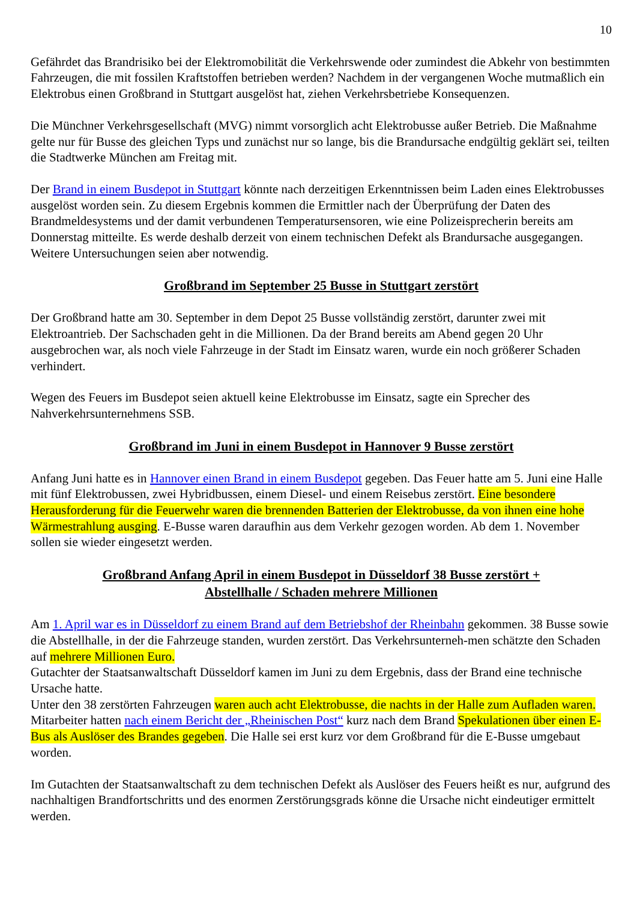10
Gefährdet das Brandrisiko bei der Elektromobilität die Verkehrswende oder zumindest die Abkehr von bestimmten Fahrzeugen, die mit fossilen Kraftstoffen betrieben werden? Nachdem in der vergangenen Woche mutmaßlich ein Elektrobus einen Großbrand in Stuttgart ausgelöst hat, ziehen Verkehrsbetriebe Konsequenzen.
Die Münchner Verkehrsgesellschaft (MVG) nimmt vorsorglich acht Elektrobusse außer Betrieb. Die Maßnahme gelte nur für Busse des gleichen Typs und zunächst nur so lange, bis die Brandursache endgültig geklärt sei, teilten die Stadtwerke München am Freitag mit.
Der Brand in einem Busdepot in Stuttgart könnte nach derzeitigen Erkenntnissen beim Laden eines Elektrobusses ausgelöst worden sein. Zu diesem Ergebnis kommen die Ermittler nach der Überprüfung der Daten des Brandmeldesystems und der damit verbundenen Temperatursensoren, wie eine Polizeisprecherin bereits am Donnerstag mitteilte. Es werde deshalb derzeit von einem technischen Defekt als Brandursache ausgegangen. Weitere Untersuchungen seien aber notwendig.
Großbrand im September 25 Busse in Stuttgart zerstört
Der Großbrand hatte am 30. September in dem Depot 25 Busse vollständig zerstört, darunter zwei mit Elektroantrieb. Der Sachschaden geht in die Millionen. Da der Brand bereits am Abend gegen 20 Uhr ausgebrochen war, als noch viele Fahrzeuge in der Stadt im Einsatz waren, wurde ein noch größerer Schaden verhindert.
Wegen des Feuers im Busdepot seien aktuell keine Elektrobusse im Einsatz, sagte ein Sprecher des Nahverkehrsunternehmens SSB.
Großbrand im Juni in einem Busdepot in Hannover 9 Busse zerstört
Anfang Juni hatte es in Hannover einen Brand in einem Busdepot gegeben. Das Feuer hatte am 5. Juni eine Halle mit fünf Elektrobussen, zwei Hybridbussen, einem Diesel- und einem Reisebus zerstört. Eine besondere Herausforderung für die Feuerwehr waren die brennenden Batterien der Elektrobusse, da von ihnen eine hohe Wärmestrahlung ausging. E-Busse waren daraufhin aus dem Verkehr gezogen worden. Ab dem 1. November sollen sie wieder eingesetzt werden.
Großbrand Anfang April in einem Busdepot in Düsseldorf 38 Busse zerstört +
Abstellhalle / Schaden mehrere Millionen
Am 1. April war es in Düsseldorf zu einem Brand auf dem Betriebshof der Rheinbahn gekommen. 38 Busse sowie die Abstellhalle, in der die Fahrzeuge standen, wurden zerstört. Das Verkehrsunterneh-men schätzte den Schaden auf mehrere Millionen Euro.
Gutachter der Staatsanwaltschaft Düsseldorf kamen im Juni zu dem Ergebnis, dass der Brand eine technische Ursache hatte.
Unter den 38 zerstörten Fahrzeugen waren auch acht Elektrobusse, die nachts in der Halle zum Aufladen waren.
Mitarbeiter hatten nach einem Bericht der „Rheinischen Post“ kurz nach dem Brand Spekulationen über einen E-Bus als Auslöser des Brandes gegeben. Die Halle sei erst kurz vor dem Großbrand für die E-Busse umgebaut worden.
Im Gutachten der Staatsanwaltschaft zu dem technischen Defekt als Auslöser des Feuers heißt es nur, aufgrund des nachhaltigen Brandfortschritts und des enormen Zerstörungsgrads könne die Ursache nicht eindeutiger ermittelt werden.